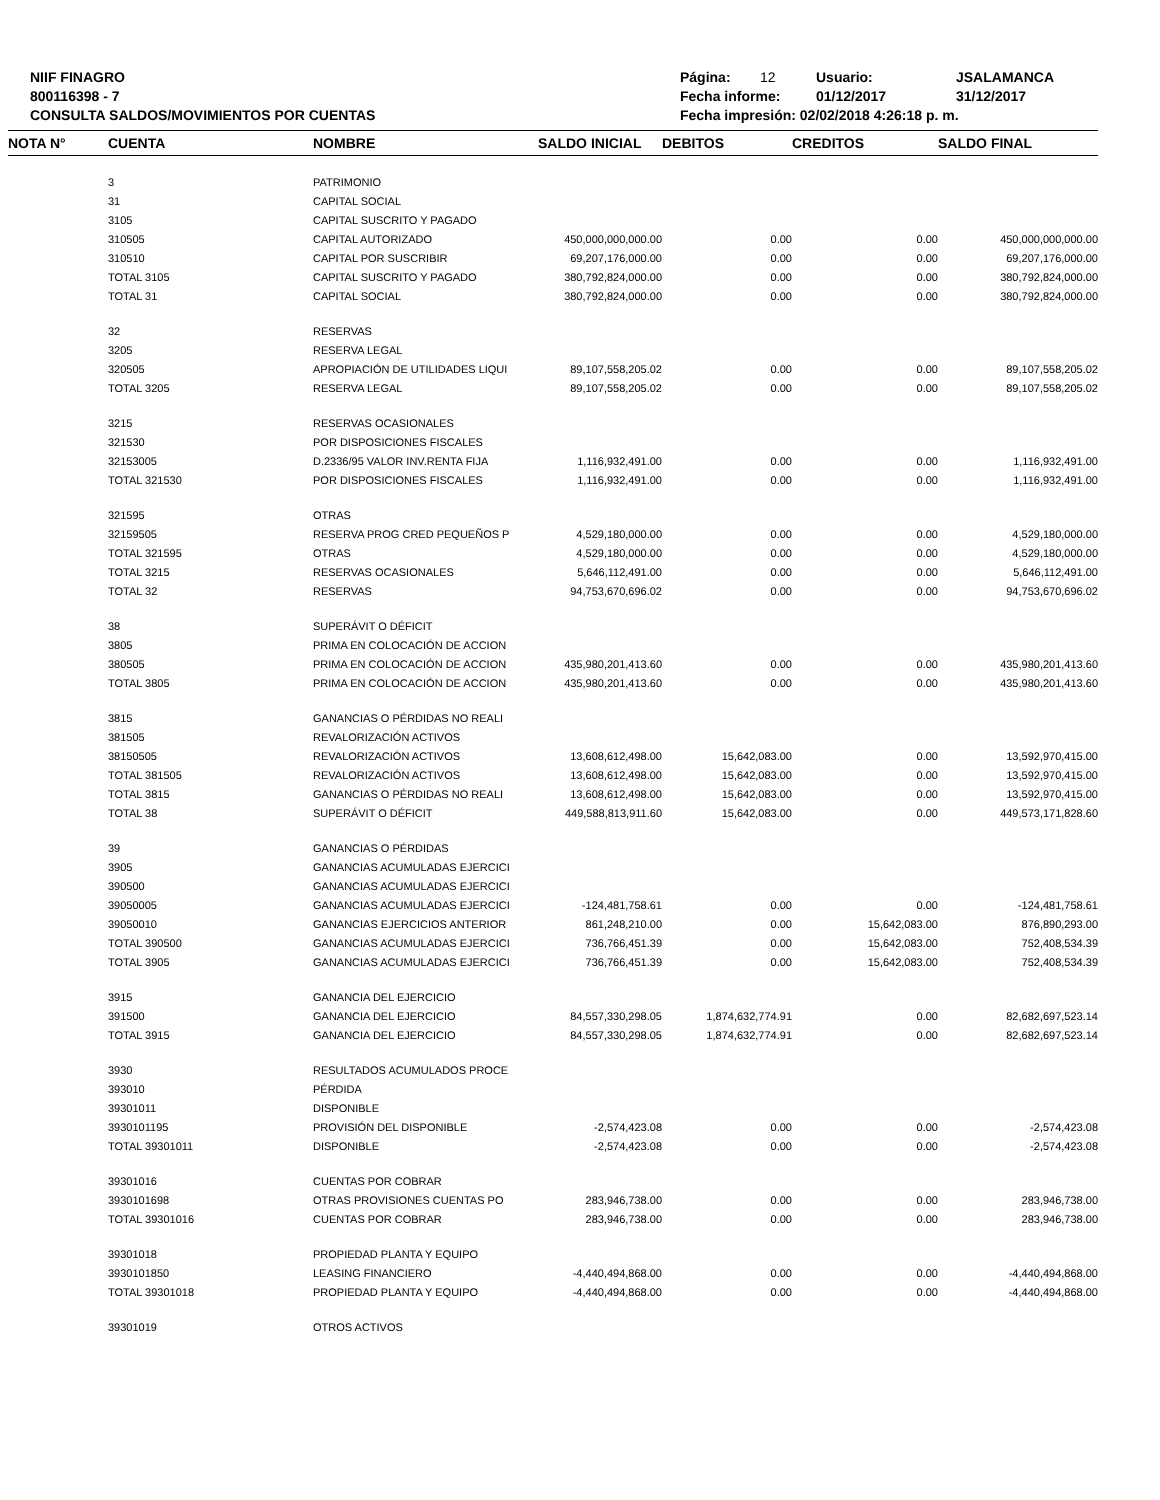NIIF FINAGRO
800116398 - 7
CONSULTA SALDOS/MOVIMIENTOS POR CUENTAS
Página: 12 Usuario: JSALAMANCA
Fecha informe: 01/12/2017 31/12/2017
Fecha impresión: 02/02/2018 4:26:18 p. m.
| NOTA N° | CUENTA | NOMBRE | SALDO INICIAL | DEBITOS | CREDITOS | SALDO FINAL |
| --- | --- | --- | --- | --- | --- | --- |
| | 3 | PATRIMONIO | | | | |
| | 31 | CAPITAL SOCIAL | | | | |
| | 3105 | CAPITAL SUSCRITO Y PAGADO | | | | |
| | 310505 | CAPITAL AUTORIZADO | 450,000,000,000.00 | 0.00 | 0.00 | 450,000,000,000.00 |
| | 310510 | CAPITAL POR SUSCRIBIR | 69,207,176,000.00 | 0.00 | 0.00 | 69,207,176,000.00 |
| | TOTAL 3105 | CAPITAL SUSCRITO Y PAGADO | 380,792,824,000.00 | 0.00 | 0.00 | 380,792,824,000.00 |
| | TOTAL 31 | CAPITAL SOCIAL | 380,792,824,000.00 | 0.00 | 0.00 | 380,792,824,000.00 |
| | 32 | RESERVAS | | | | |
| | 3205 | RESERVA LEGAL | | | | |
| | 320505 | APROPIACIÓN DE UTILIDADES LIQUI | 89,107,558,205.02 | 0.00 | 0.00 | 89,107,558,205.02 |
| | TOTAL 3205 | RESERVA LEGAL | 89,107,558,205.02 | 0.00 | 0.00 | 89,107,558,205.02 |
| | 3215 | RESERVAS OCASIONALES | | | | |
| | 321530 | POR DISPOSICIONES FISCALES | | | | |
| | 32153005 | D.2336/95 VALOR INV.RENTA FIJA | 1,116,932,491.00 | 0.00 | 0.00 | 1,116,932,491.00 |
| | TOTAL 321530 | POR DISPOSICIONES FISCALES | 1,116,932,491.00 | 0.00 | 0.00 | 1,116,932,491.00 |
| | 321595 | OTRAS | | | | |
| | 32159505 | RESERVA PROG CRED PEQUEÑOS P | 4,529,180,000.00 | 0.00 | 0.00 | 4,529,180,000.00 |
| | TOTAL 321595 | OTRAS | 4,529,180,000.00 | 0.00 | 0.00 | 4,529,180,000.00 |
| | TOTAL 3215 | RESERVAS OCASIONALES | 5,646,112,491.00 | 0.00 | 0.00 | 5,646,112,491.00 |
| | TOTAL 32 | RESERVAS | 94,753,670,696.02 | 0.00 | 0.00 | 94,753,670,696.02 |
| | 38 | SUPERÁVIT O DÉFICIT | | | | |
| | 3805 | PRIMA EN COLOCACIÓN DE ACCION | | | | |
| | 380505 | PRIMA EN COLOCACIÓN DE ACCION | 435,980,201,413.60 | 0.00 | 0.00 | 435,980,201,413.60 |
| | TOTAL 3805 | PRIMA EN COLOCACIÓN DE ACCION | 435,980,201,413.60 | 0.00 | 0.00 | 435,980,201,413.60 |
| | 3815 | GANANCIAS O PÉRDIDAS NO REALI | | | | |
| | 381505 | REVALORIZACIÓN ACTIVOS | | | | |
| | 38150505 | REVALORIZACIÓN ACTIVOS | 13,608,612,498.00 | 15,642,083.00 | 0.00 | 13,592,970,415.00 |
| | TOTAL 381505 | REVALORIZACIÓN ACTIVOS | 13,608,612,498.00 | 15,642,083.00 | 0.00 | 13,592,970,415.00 |
| | TOTAL 3815 | GANANCIAS O PÉRDIDAS NO REALI | 13,608,612,498.00 | 15,642,083.00 | 0.00 | 13,592,970,415.00 |
| | TOTAL 38 | SUPERÁVIT O DÉFICIT | 449,588,813,911.60 | 15,642,083.00 | 0.00 | 449,573,171,828.60 |
| | 39 | GANANCIAS O PÉRDIDAS | | | | |
| | 3905 | GANANCIAS ACUMULADAS EJERCICI | | | | |
| | 390500 | GANANCIAS ACUMULADAS EJERCICI | | | | |
| | 39050005 | GANANCIAS ACUMULADAS EJERCICI | -124,481,758.61 | 0.00 | 0.00 | -124,481,758.61 |
| | 39050010 | GANANCIAS EJERCICIOS ANTERIOR | 861,248,210.00 | 0.00 | 15,642,083.00 | 876,890,293.00 |
| | TOTAL 390500 | GANANCIAS ACUMULADAS EJERCICI | 736,766,451.39 | 0.00 | 15,642,083.00 | 752,408,534.39 |
| | TOTAL 3905 | GANANCIAS ACUMULADAS EJERCICI | 736,766,451.39 | 0.00 | 15,642,083.00 | 752,408,534.39 |
| | 3915 | GANANCIA DEL EJERCICIO | | | | |
| | 391500 | GANANCIA DEL EJERCICIO | 84,557,330,298.05 | 1,874,632,774.91 | 0.00 | 82,682,697,523.14 |
| | TOTAL 3915 | GANANCIA DEL EJERCICIO | 84,557,330,298.05 | 1,874,632,774.91 | 0.00 | 82,682,697,523.14 |
| | 3930 | RESULTADOS ACUMULADOS PROCE | | | | |
| | 393010 | PÉRDIDA | | | | |
| | 39301011 | DISPONIBLE | | | | |
| | 3930101195 | PROVISIÓN DEL DISPONIBLE | -2,574,423.08 | 0.00 | 0.00 | -2,574,423.08 |
| | TOTAL 39301011 | DISPONIBLE | -2,574,423.08 | 0.00 | 0.00 | -2,574,423.08 |
| | 39301016 | CUENTAS POR COBRAR | | | | |
| | 3930101698 | OTRAS PROVISIONES CUENTAS PO | 283,946,738.00 | 0.00 | 0.00 | 283,946,738.00 |
| | TOTAL 39301016 | CUENTAS POR COBRAR | 283,946,738.00 | 0.00 | 0.00 | 283,946,738.00 |
| | 39301018 | PROPIEDAD PLANTA Y EQUIPO | | | | |
| | 3930101850 | LEASING FINANCIERO | -4,440,494,868.00 | 0.00 | 0.00 | -4,440,494,868.00 |
| | TOTAL 39301018 | PROPIEDAD PLANTA Y EQUIPO | -4,440,494,868.00 | 0.00 | 0.00 | -4,440,494,868.00 |
| | 39301019 | OTROS ACTIVOS | | | | |